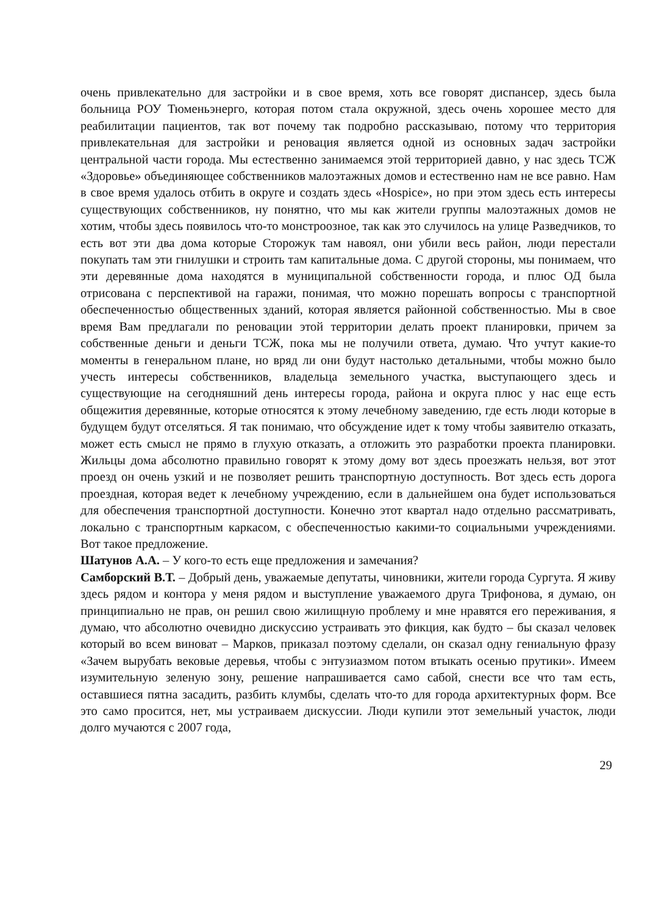очень привлекательно для застройки и в свое время, хоть все говорят диспансер, здесь была больница РОУ Тюменьэнерго, которая потом стала окружной, здесь очень хорошее место для реабилитации пациентов, так вот почему так подробно рассказываю, потому что территория привлекательная для застройки и реновация является одной из основных задач застройки центральной части города. Мы естественно занимаемся этой территорией давно, у нас здесь ТСЖ «Здоровье» объединяющее собственников малоэтажных домов и естественно нам не все равно. Нам в свое время удалось отбить в округе и создать здесь «Hospice», но при этом здесь есть интересы существующих собственников, ну понятно, что мы как жители группы малоэтажных домов не хотим, чтобы здесь появилось что-то монстроозное, так как это случилось на улице Разведчиков, то есть вот эти два дома которые Сторожук там навоял, они убили весь район, люди перестали покупать там эти гнилушки и строить там капитальные дома. С другой стороны, мы понимаем, что эти деревянные дома находятся в муниципальной собственности города, и плюс ОД была отрисована с перспективой на гаражи, понимая, что можно порешать вопросы с транспортной обеспеченностью общественных зданий, которая является районной собственностью. Мы в свое время Вам предлагали по реновации этой территории делать проект планировки, причем за собственные деньги и деньги ТСЖ, пока мы не получили ответа, думаю. Что учтут какие-то моменты в генеральном плане, но вряд ли они будут настолько детальными, чтобы можно было учесть интересы собственников, владельца земельного участка, выступающего здесь и существующие на сегодняшний день интересы города, района и округа плюс у нас еще есть общежития деревянные, которые относятся к этому лечебному заведению, где есть люди которые в будущем будут отселяться. Я так понимаю, что обсуждение идет к тому чтобы заявителю отказать, может есть смысл не прямо в глухую отказать, а отложить это разработки проекта планировки. Жильцы дома абсолютно правильно говорят к этому дому вот здесь проезжать нельзя, вот этот проезд он очень узкий и не позволяет решить транспортную доступность. Вот здесь есть дорога проездная, которая ведет к лечебному учреждению, если в дальнейшем она будет использоваться для обеспечения транспортной доступности. Конечно этот квартал надо отдельно рассматривать, локально с транспортным каркасом, с обеспеченностью какими-то социальными учреждениями. Вот такое предложение.
Шатунов А.А. – У кого-то есть еще предложения и замечания?
Самборский В.Т. – Добрый день, уважаемые депутаты, чиновники, жители города Сургута. Я живу здесь рядом и контора у меня рядом и выступление уважаемого друга Трифонова, я думаю, он принципиально не прав, он решил свою жилищную проблему и мне нравятся его переживания, я думаю, что абсолютно очевидно дискуссию устраивать это фикция, как будто – бы сказал человек который во всем виноват – Марков, приказал поэтому сделали, он сказал одну гениальную фразу «Зачем вырубать вековые деревья, чтобы с энтузиазмом потом втыкать осенью прутики». Имеем изумительную зеленую зону, решение напрашивается само сабой, снести все что там есть, оставшиеся пятна засадить, разбить клумбы, сделать что-то для города архитектурных форм. Все это само просится, нет, мы устраиваем дискуссии. Люди купили этот земельный участок, люди долго мучаются с 2007 года,
29